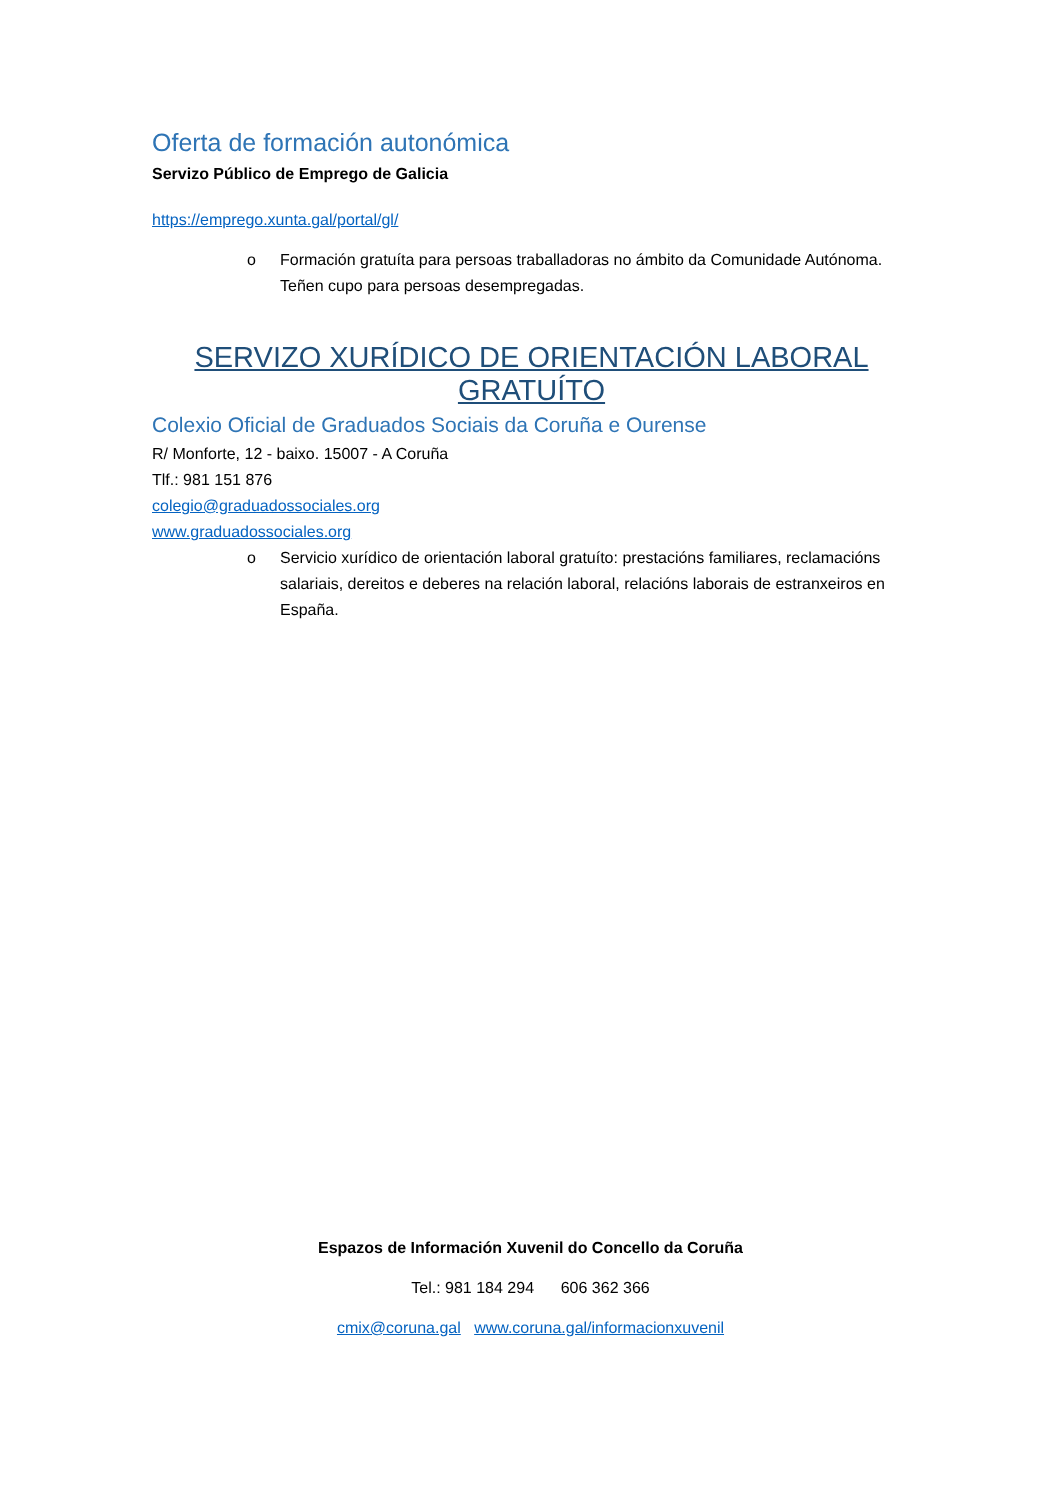Oferta de formación autonómica
Servizo Público de Emprego de Galicia
https://emprego.xunta.gal/portal/gl/
o Formación gratuíta para persoas traballadoras no ámbito da Comunidade Autónoma. Teñen cupo para persoas desempregadas.
SERVIZO XURÍDICO DE ORIENTACIÓN LABORAL GRATUÍTO
Colexio Oficial de Graduados Sociais da Coruña e Ourense
R/ Monforte, 12 - baixo. 15007 - A Coruña
Tlf.: 981 151 876
colegio@graduadossociales.org
www.graduadossociales.org
o Servicio xurídico de orientación laboral gratuíto: prestacións familiares, reclamacións salariais, dereitos e deberes na relación laboral, relacións laborais de estranxeiros en España.
Espazos de Información Xuvenil do Concello da Coruña
Tel.: 981 184 294 606 362 366
cmix@coruna.gal www.coruna.gal/informacionxuvenil